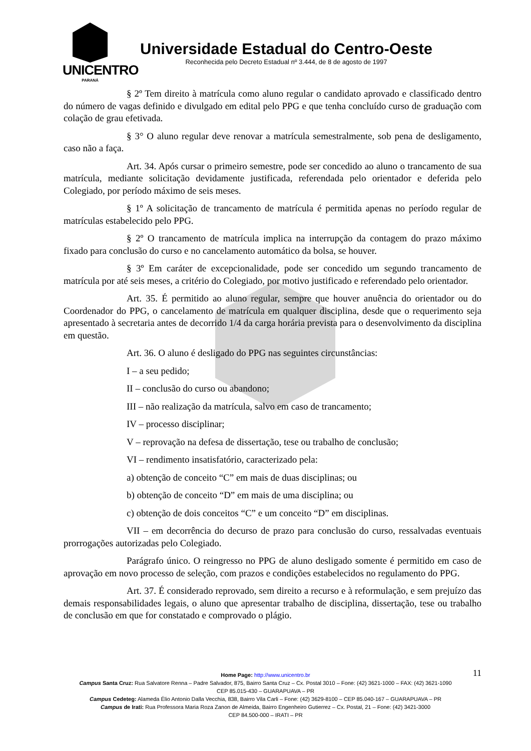UNICENTRO
PARANÁ
Universidade Estadual do Centro-Oeste
Reconhecida pelo Decreto Estadual nº 3.444, de 8 de agosto de 1997
§ 2º Tem direito à matrícula como aluno regular o candidato aprovado e classificado dentro do número de vagas definido e divulgado em edital pelo PPG e que tenha concluído curso de graduação com colação de grau efetivada.
§ 3° O aluno regular deve renovar a matrícula semestralmente, sob pena de desligamento, caso não a faça.
Art. 34. Após cursar o primeiro semestre, pode ser concedido ao aluno o trancamento de sua matrícula, mediante solicitação devidamente justificada, referendada pelo orientador e deferida pelo Colegiado, por período máximo de seis meses.
§ 1º A solicitação de trancamento de matrícula é permitida apenas no período regular de matrículas estabelecido pelo PPG.
§ 2º O trancamento de matrícula implica na interrupção da contagem do prazo máximo fixado para conclusão do curso e no cancelamento automático da bolsa, se houver.
§ 3º Em caráter de excepcionalidade, pode ser concedido um segundo trancamento de matrícula por até seis meses, a critério do Colegiado, por motivo justificado e referendado pelo orientador.
Art. 35. É permitido ao aluno regular, sempre que houver anuência do orientador ou do Coordenador do PPG, o cancelamento de matrícula em qualquer disciplina, desde que o requerimento seja apresentado à secretaria antes de decorrido 1/4 da carga horária prevista para o desenvolvimento da disciplina em questão.
Art. 36. O aluno é desligado do PPG nas seguintes circunstâncias:
I – a seu pedido;
II – conclusão do curso ou abandono;
III – não realização da matrícula, salvo em caso de trancamento;
IV – processo disciplinar;
V – reprovação na defesa de dissertação, tese ou trabalho de conclusão;
VI – rendimento insatisfatório, caracterizado pela:
a) obtenção de conceito “C” em mais de duas disciplinas; ou
b) obtenção de conceito “D” em mais de uma disciplina; ou
c) obtenção de dois conceitos “C” e um conceito “D” em disciplinas.
VII – em decorrência do decurso de prazo para conclusão do curso, ressalvadas eventuais prorrogações autorizadas pelo Colegiado.
Parágrafo único. O reingresso no PPG de aluno desligado somente é permitido em caso de aprovação em novo processo de seleção, com prazos e condições estabelecidos no regulamento do PPG.
Art. 37. É considerado reprovado, sem direito a recurso e à reformulação, e sem prejuízo das demais responsabilidades legais, o aluno que apresentar trabalho de disciplina, dissertação, tese ou trabalho de conclusão em que for constatado e comprovado o plágio.
11
Home Page: http://www.unicentro.br
Campus Santa Cruz: Rua Salvatore Renna – Padre Salvador, 875, Bairro Santa Cruz – Cx. Postal 3010 – Fone: (42) 3621-1000 – FAX: (42) 3621-1090
CEP 85.015-430 – GUARAPUAVA – PR
Campus Cedeteg: Alameda Élio Antonio Dalla Vecchia, 838, Bairro Vila Carli – Fone: (42) 3629-8100 – CEP 85.040-167 – GUARAPUAVA – PR
Campus de Irati: Rua Professora Maria Roza Zanon de Almeida, Bairro Engenheiro Gutierrez – Cx. Postal, 21 – Fone: (42) 3421-3000
CEP 84.500-000 – IRATI – PR